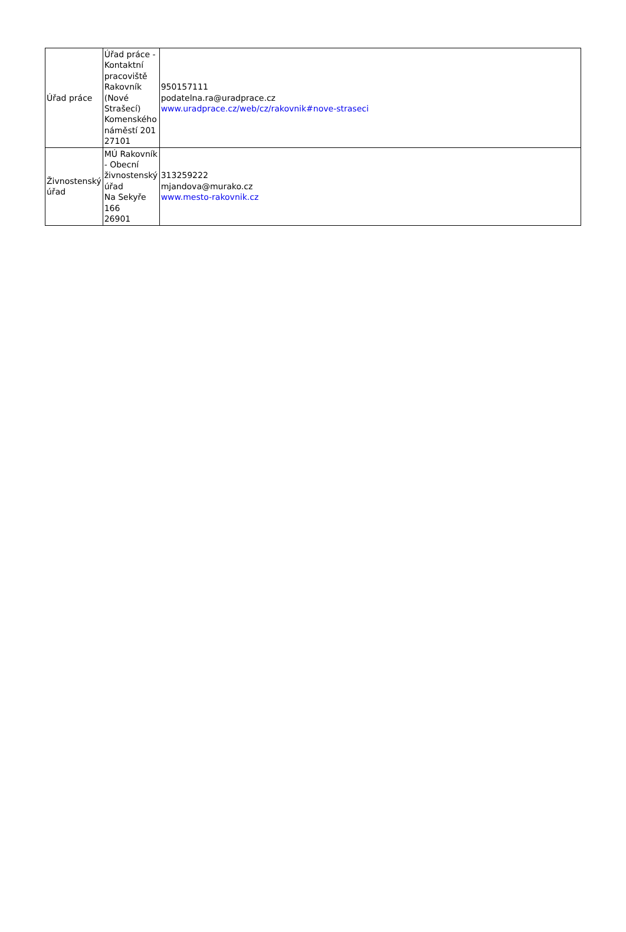| Úřad práce | Úřad práce - Kontaktní pracoviště Rakovník (Nové Strašecí) Komenského náměstí 201 27101 | 950157111 podatelna.ra@uradprace.cz www.uradprace.cz/web/cz/rakovnik#nove-straseci |
| Živnostenský úřad | MÚ Rakovník - Obecní živnostenský úřad Na Sekyře 166 26901 | 313259222 mjandova@murako.cz www.mesto-rakovnik.cz |